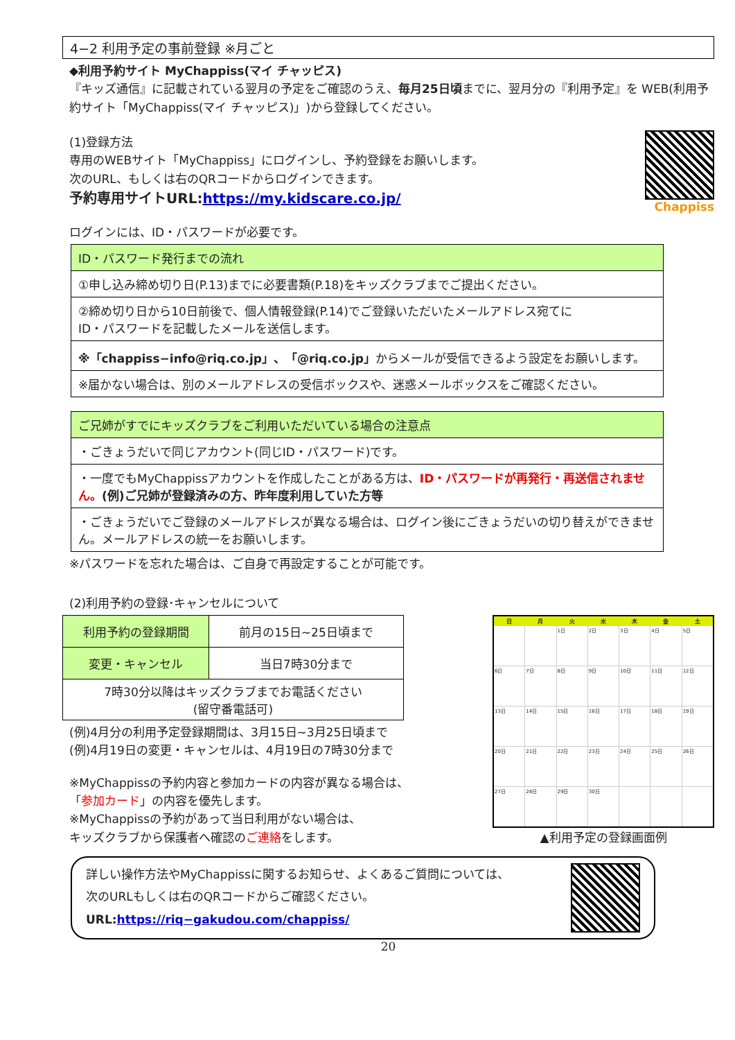4−2 利用予定の事前登録 ※月ごと
◆利用予約サイト MyChappiss(マイ チャッピス)
『キッズ通信』に記載されている翌月の予定をご確認のうえ、毎月25日頃までに、翌月分の『利用予定』を WEB(利用予約サイト「MyChappiss(マイ チャッピス)」)から登録してください。
(1)登録方法
専用のWEBサイト「MyChappiss」にログインし、予約登録をお願いします。
次のURL、もしくは右のQRコードからログインできます。
予約専用サイトURL:https://my.kidscare.co.jp/
Chappiss
ログインには、ID・パスワードが必要です。
| ID・パスワード発行までの流れ |
| --- |
| ①申し込み締め切り日(P.13)までに必要書類(P.18)をキッズクラブまでご提出ください。 |
| ②締め切り日から10日前後で、個人情報登録(P.14)でご登録いただいたメールアドレス宛てに ID・パスワードを記載したメールを送信します。 |
| ※「chappiss−info@riq.co.jp」、「@riq.co.jp」 からメールが受信できるよう設定をお願いします。 |
| ※届かない場合は、別のメールアドレスの受信ボックスや、迷惑メールボックスをご確認ください。 |
| ご兄姉がすでにキッズクラブをご利用いただいている場合の注意点 |
| --- |
| ・ごきょうだいで同じアカウント(同じID・パスワード)です。 |
| ・一度でもMyChappissアカウントを作成したことがある方は、 ID・パスワードが再発行・再送信されません。 (例)ご兄姉が登録済みの方、昨年度利用していた方等 |
| ・ごきょうだいでご登録のメールアドレスが異なる場合は、ログイン後にごきょうだいの切り替えができません。メールアドレスの統一をお願いします。 |
※パスワードを忘れた場合は、ご自身で再設定することが可能です。
(2)利用予約の登録･キャンセルについて
| 利用予約の登録期間 | 前月の15日~25日頃まで |
| 変更・キャンセル | 当日7時30分まで |
| 7時30分以降はキッズクラブまでお電話ください (留守番電話可) | |
(例)4月分の利用予定登録期間は、3月15日~3月25日頃まで
(例)4月19日の変更・キャンセルは、4月19日の7時30分まで
※MyChappissの予約内容と参加カードの内容が異なる場合は、
「参加カード」の内容を優先します。
※MyChappissの予約があって当日利用がない場合は、
キッズクラブから保護者へ確認のご連絡をします。
| 日 | 月 | 火 | 水 | 木 | 金 | 土 |
| --- | --- | --- | --- | --- | --- | --- |
| | | 1日 | 2日 | 3日 | 4日 | 5日 |
| 6日 | 7日 | 8日 | 9日 | 10日 | 11日 | 12日 |
| 13日 | 14日 | 15日 | 16日 | 17日 | 18日 | 19日 |
| 20日 | 21日 | 22日 | 23日 | 24日 | 25日 | 26日 |
| 27日 | 28日 | 29日 | 30日 | | | |
▲利用予定の登録画面例
詳しい操作方法やMyChappissに関するお知らせ、よくあるご質問については、
次のURLもしくは右のQRコードからご確認ください。
URL:https://riq−gakudou.com/chappiss/
20